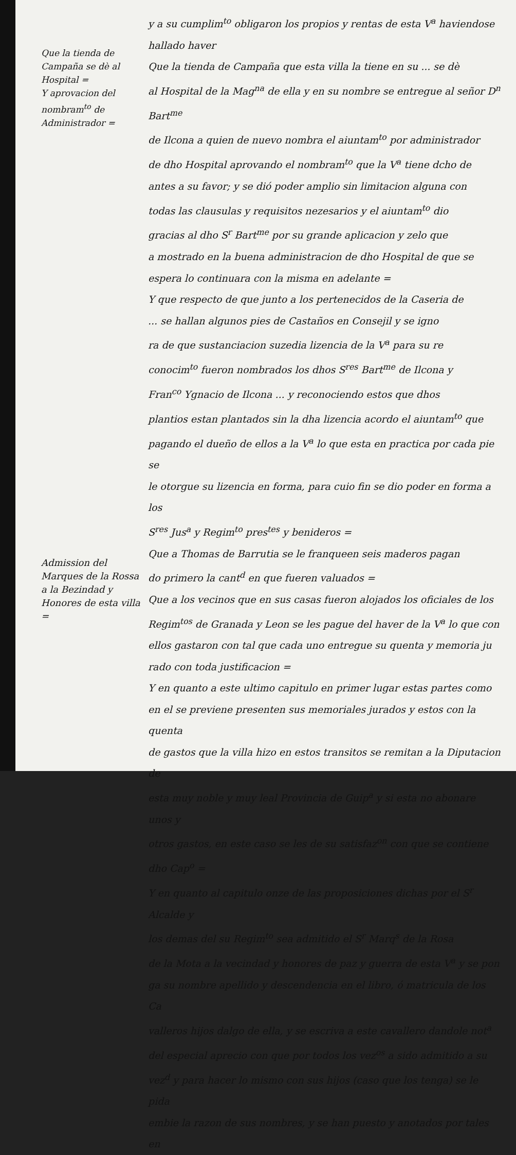Que la tienda de Campaña se dè al Hospital =
Y aprovacion del nombram<sup>to</sup> de Administrador =
Admission del Marques de la Rossa a la Bezindad y Honores de esta villa =
y a su cumplim<sup>to</sup> obligaron los propios y rentas de esta V<sup>a</sup> haviendose hallado haver
Que la tienda de Campaña que esta villa la tiene en su ... se dè
al Hospital de la Mag<sup>na</sup> de ella y en su nombre se entregue al señor D<sup>n</sup> Bart<sup>me</sup>
de Ilcona a quien de nuevo nombra el aiuntam<sup>to</sup> por administrador
de dho Hospital aprovando el nombram<sup>to</sup> que la V<sup>a</sup> tiene dcho de
antes a su favor; y se dió poder amplio sin limitacion alguna con
todas las clausulas y requisitos nezesarios y el aiuntam<sup>to</sup> dio
gracias al dho S<sup>r</sup> Bart<sup>me</sup> por su grande aplicacion y zelo que
a mostrado en la buena administracion de dho Hospital de que se
espera lo continuara con la misma en adelante =
Y que respecto de que junto a los pertenecidos de la Caseria de
... se hallan algunos pies de Castaños en Consejil y se igno
ra de que sustanciacion suzedia lizencia de la V<sup>a</sup> para su re
conocim<sup>to</sup> fueron nombrados los dhos S<sup>res</sup> Bart<sup>me</sup> de Ilcona y
Fran<sup>co</sup> Ygnacio de Ilcona ... y reconociendo estos que dhos
plantios estan plantados sin la dha lizencia acordo el aiuntam<sup>to</sup> que
pagando el dueño de ellos a la V<sup>a</sup> lo que esta en practica por cada pie se
le otorgue su lizencia en forma, para cuio fin se dio poder en forma a los
S<sup>res</sup> Jus<sup>a</sup> y Regim<sup>to</sup> pres<sup>tes</sup> y benideros =
Que a Thomas de Barrutia se le franqueen seis maderos pagan
do primero la cant<sup>d</sup> en que fueren valuados =
Que a los vecinos que en sus casas fueron alojados los oficiales de los
Regim<sup>tos</sup> de Granada y Leon se les pague del haver de la V<sup>a</sup> lo que con
ellos gastaron con tal que cada uno entregue su quenta y memoria ju
rado con toda justificacion =
Y en quanto a este ultimo capitulo en primer lugar estas partes como
en el se previene presenten sus memoriales jurados y estos con la quenta
de gastos que la villa hizo en estos transitos se remitan a la Diputacion de
esta muy noble y muy leal Provincia de Guip<sup>a</sup> y si esta no abonare unos y
otros gastos, en este caso se les de su satisfaz<sup>on</sup> con que se contiene dho Cap<sup>o</sup> =
Y en quanto al capitulo onze de las proposiciones dichas por el S<sup>r</sup> Alcalde y
los demas del su Regim<sup>to</sup> sea admitido el S<sup>r</sup> Marq<sup>s</sup> de la Rosa
de la Mota a la vecindad y honores de paz y guerra de esta V<sup>a</sup> y se pon
ga su nombre apellido y descendencia en el libro, ó matricula de los Ca
valleros hijos dalgo de ella, y se escriva a este cavallero dandole not<sup>a</sup>
del especial aprecio con que por todos los vez<sup>os</sup> a sido admitido a su
vez<sup>d</sup> y para hacer lo mismo con sus hijos (caso que los tenga) se le pida
embie la razon de sus nombres, y se han puesto y anotados por tales en